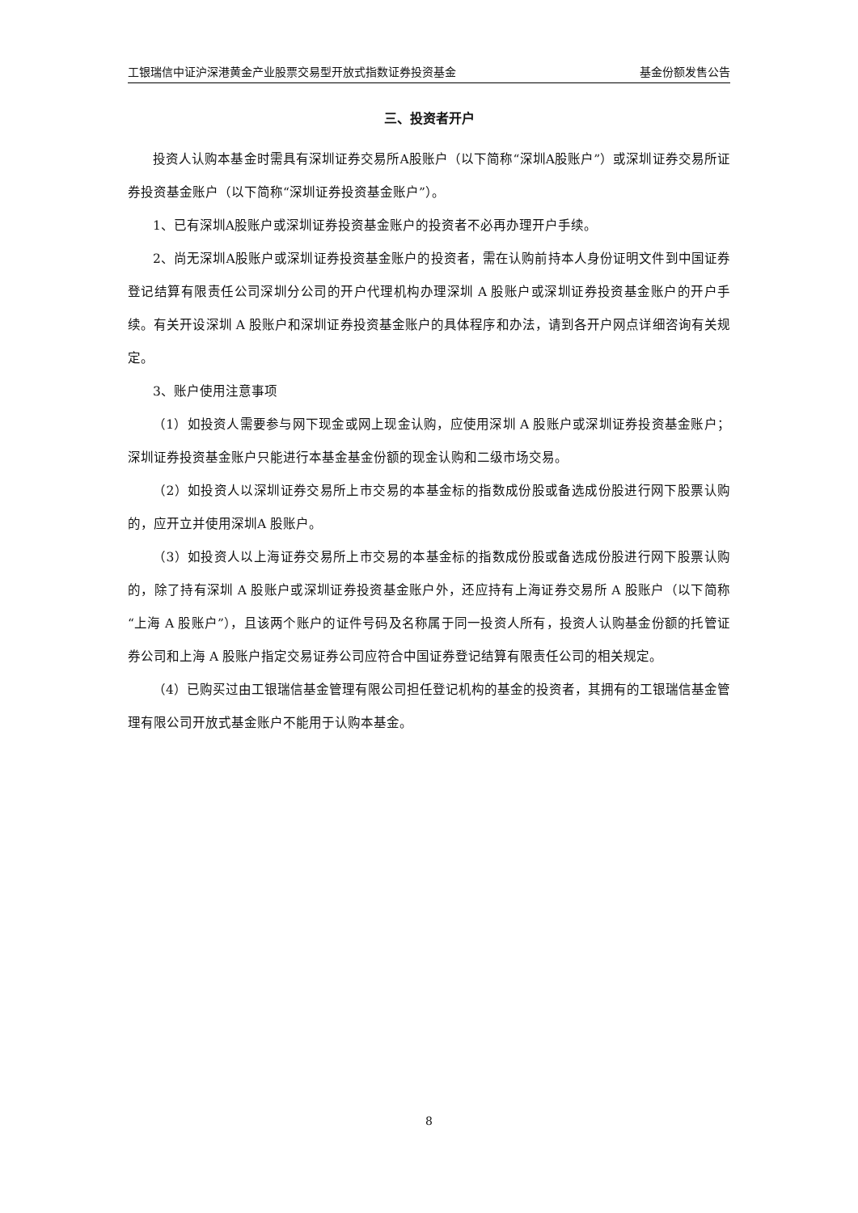工银瑞信中证沪深港黄金产业股票交易型开放式指数证券投资基金 基金份额发售公告
三、投资者开户
投资人认购本基金时需具有深圳证券交易所A股账户（以下简称“深圳A股账户”）或深圳证券交易所证券投资基金账户（以下简称“深圳证券投资基金账户”）。
1、已有深圳A股账户或深圳证券投资基金账户的投资者不必再办理开户手续。
2、尚无深圳A股账户或深圳证券投资基金账户的投资者，需在认购前持本人身份证明文件到中国证券登记结算有限责任公司深圳分公司的开户代理机构办理深圳 A 股账户或深圳证券投资基金账户的开户手续。有关开设深圳 A 股账户和深圳证券投资基金账户的具体程序和办法，请到各开户网点详细咨询有关规定。
3、账户使用注意事项
（1）如投资人需要参与网下现金或网上现金认购，应使用深圳 A 股账户或深圳证券投资基金账户；深圳证券投资基金账户只能进行本基金基金份额的现金认购和二级市场交易。
（2）如投资人以深圳证券交易所上市交易的本基金标的指数成份股或备选成份股进行网下股票认购的，应开立并使用深圳A 股账户。
（3）如投资人以上海证券交易所上市交易的本基金标的指数成份股或备选成份股进行网下股票认购的，除了持有深圳 A 股账户或深圳证券投资基金账户外，还应持有上海证券交易所 A 股账户（以下简称“上海 A 股账户”），且该两个账户的证件号码及名称属于同一投资人所有，投资人认购基金份额的托管证券公司和上海 A 股账户指定交易证券公司应符合中国证券登记结算有限责任公司的相关规定。
（4）已购买过由工银瑞信基金管理有限公司担任登记机构的基金的投资者，其拥有的工银瑞信基金管理有限公司开放式基金账户不能用于认购本基金。
8